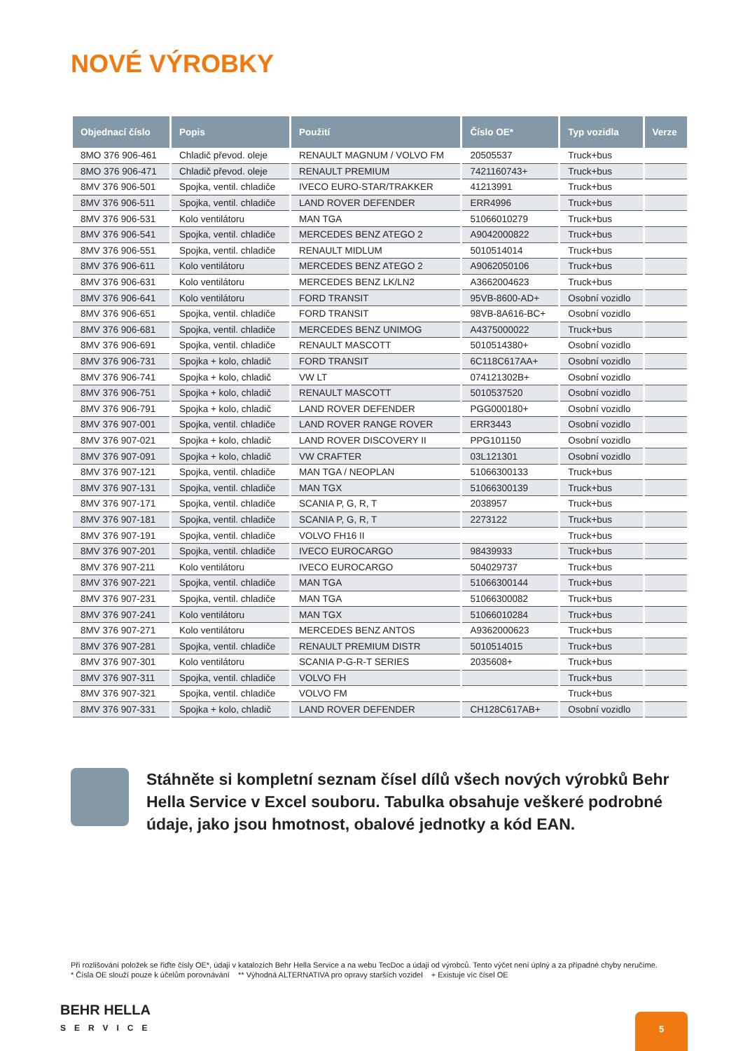NOVÉ VÝROBKY
| Objednací číslo | Popis | Použití | Číslo OE* | Typ vozidla | Verze |
| --- | --- | --- | --- | --- | --- |
| 8MO 376 906-461 | Chladič převod. oleje | RENAULT MAGNUM / VOLVO FM | 20505537 | Truck+bus | |
| 8MO 376 906-471 | Chladič převod. oleje | RENAULT PREMIUM | 7421160743+ | Truck+bus | |
| 8MV 376 906-501 | Spojka, ventil. chladiče | IVECO EURO-STAR/TRAKKER | 41213991 | Truck+bus | |
| 8MV 376 906-511 | Spojka, ventil. chladiče | LAND ROVER DEFENDER | ERR4996 | Truck+bus | |
| 8MV 376 906-531 | Kolo ventilátoru | MAN TGA | 51066010279 | Truck+bus | |
| 8MV 376 906-541 | Spojka, ventil. chladiče | MERCEDES BENZ ATEGO 2 | A9042000822 | Truck+bus | |
| 8MV 376 906-551 | Spojka, ventil. chladiče | RENAULT MIDLUM | 5010514014 | Truck+bus | |
| 8MV 376 906-611 | Kolo ventilátoru | MERCEDES BENZ ATEGO 2 | A9062050106 | Truck+bus | |
| 8MV 376 906-631 | Kolo ventilátoru | MERCEDES BENZ LK/LN2 | A3662004623 | Truck+bus | |
| 8MV 376 906-641 | Kolo ventilátoru | FORD TRANSIT | 95VB-8600-AD+ | Osobní vozidlo | |
| 8MV 376 906-651 | Spojka, ventil. chladiče | FORD TRANSIT | 98VB-8A616-BC+ | Osobní vozidlo | |
| 8MV 376 906-681 | Spojka, ventil. chladiče | MERCEDES BENZ UNIMOG | A4375000022 | Truck+bus | |
| 8MV 376 906-691 | Spojka, ventil. chladiče | RENAULT MASCOTT | 5010514380+ | Osobní vozidlo | |
| 8MV 376 906-731 | Spojka + kolo, chladič | FORD TRANSIT | 6C118C617AA+ | Osobní vozidlo | |
| 8MV 376 906-741 | Spojka + kolo, chladič | VW LT | 074121302B+ | Osobní vozidlo | |
| 8MV 376 906-751 | Spojka + kolo, chladič | RENAULT MASCOTT | 5010537520 | Osobní vozidlo | |
| 8MV 376 906-791 | Spojka + kolo, chladič | LAND ROVER DEFENDER | PGG000180+ | Osobní vozidlo | |
| 8MV 376 907-001 | Spojka, ventil. chladiče | LAND ROVER RANGE ROVER | ERR3443 | Osobní vozidlo | |
| 8MV 376 907-021 | Spojka + kolo, chladič | LAND ROVER DISCOVERY II | PPG101150 | Osobní vozidlo | |
| 8MV 376 907-091 | Spojka + kolo, chladič | VW CRAFTER | 03L121301 | Osobní vozidlo | |
| 8MV 376 907-121 | Spojka, ventil. chladiče | MAN TGA / NEOPLAN | 51066300133 | Truck+bus | |
| 8MV 376 907-131 | Spojka, ventil. chladiče | MAN TGX | 51066300139 | Truck+bus | |
| 8MV 376 907-171 | Spojka, ventil. chladiče | SCANIA P, G, R, T | 2038957 | Truck+bus | |
| 8MV 376 907-181 | Spojka, ventil. chladiče | SCANIA P, G, R, T | 2273122 | Truck+bus | |
| 8MV 376 907-191 | Spojka, ventil. chladiče | VOLVO FH16 II | | Truck+bus | |
| 8MV 376 907-201 | Spojka, ventil. chladiče | IVECO EUROCARGO | 98439933 | Truck+bus | |
| 8MV 376 907-211 | Kolo ventilátoru | IVECO EUROCARGO | 504029737 | Truck+bus | |
| 8MV 376 907-221 | Spojka, ventil. chladiče | MAN TGA | 51066300144 | Truck+bus | |
| 8MV 376 907-231 | Spojka, ventil. chladiče | MAN TGA | 51066300082 | Truck+bus | |
| 8MV 376 907-241 | Kolo ventilátoru | MAN TGX | 51066010284 | Truck+bus | |
| 8MV 376 907-271 | Kolo ventilátoru | MERCEDES BENZ ANTOS | A9362000623 | Truck+bus | |
| 8MV 376 907-281 | Spojka, ventil. chladiče | RENAULT PREMIUM DISTR | 5010514015 | Truck+bus | |
| 8MV 376 907-301 | Kolo ventilátoru | SCANIA P-G-R-T SERIES | 2035608+ | Truck+bus | |
| 8MV 376 907-311 | Spojka, ventil. chladiče | VOLVO FH | | Truck+bus | |
| 8MV 376 907-321 | Spojka, ventil. chladiče | VOLVO FM | | Truck+bus | |
| 8MV 376 907-331 | Spojka + kolo, chladič | LAND ROVER DEFENDER | CH128C617AB+ | Osobní vozidlo | |
Stáhněte si kompletní seznam čísel dílů všech nových výrobků Behr Hella Service v Excel souboru. Tabulka obsahuje veškeré podrobné údaje, jako jsou hmotnost, obalové jednotky a kód EAN.
Při rozlišování položek se řiďte čísly OE*, údaji v katalozích Behr Hella Service a na webu TecDoc a údaji od výrobců. Tento výčet není úplný a za případné chyby neručíme.
* Čísla OE slouží pouze k účelům porovnávání ** Výhodná ALTERNATIVA pro opravy starších vozidel + Existuje víc čísel OE
BEHR HELLA
SERVICE
5